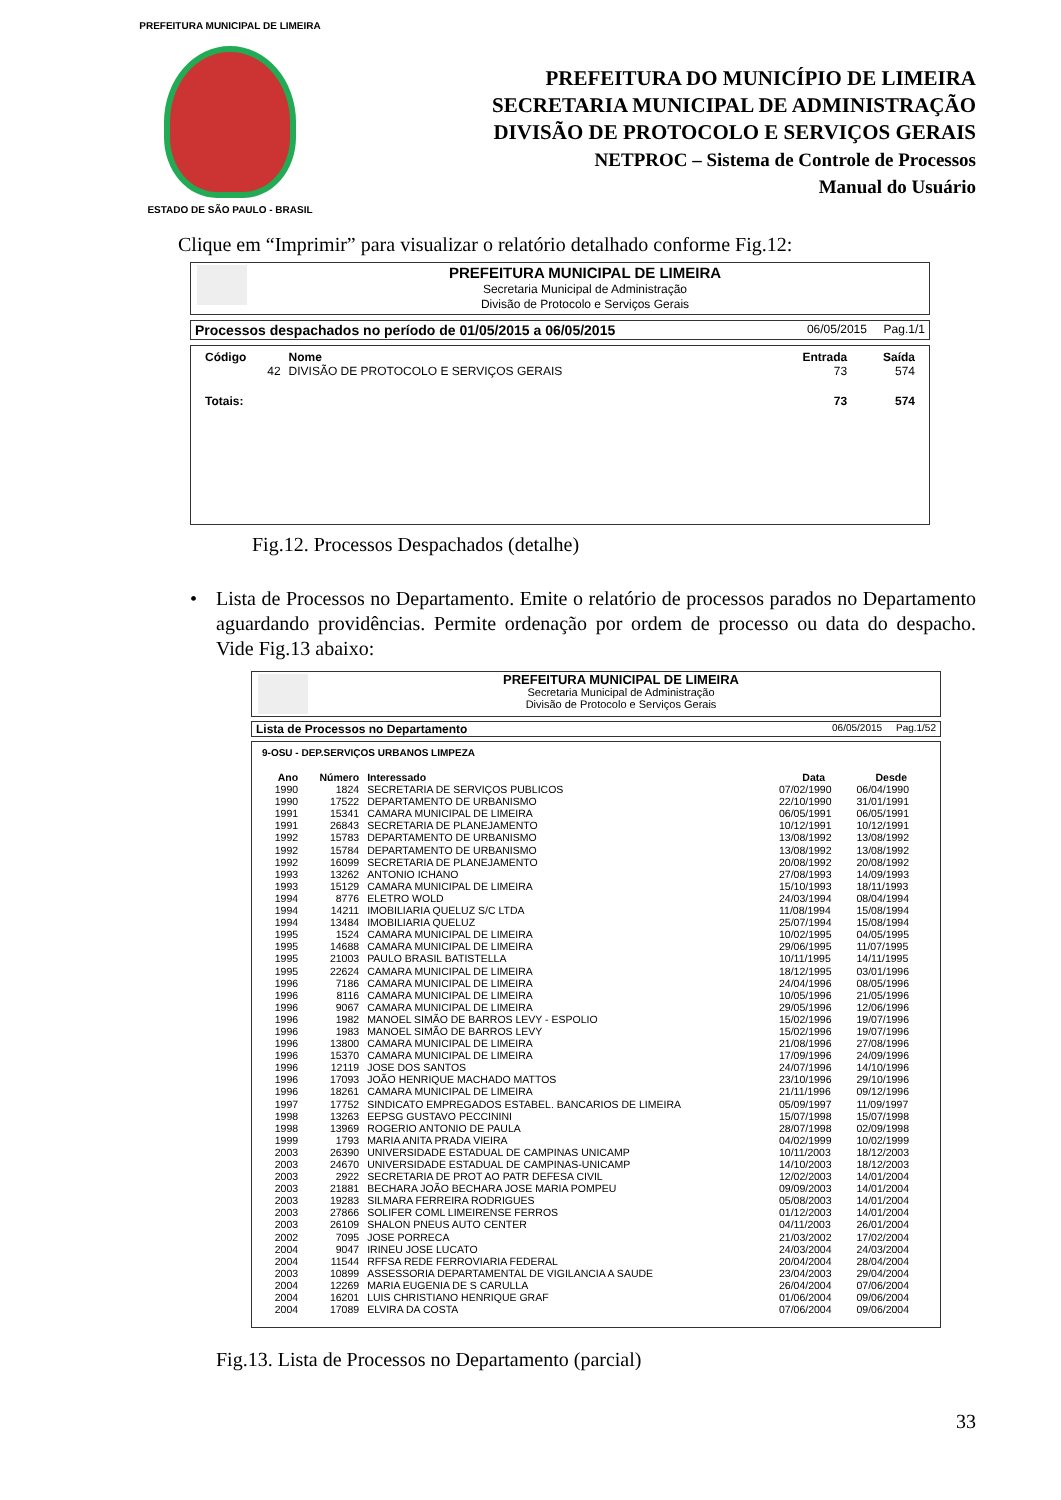PREFEITURA MUNICIPAL DE LIMEIRA
ESTADO DE SÃO PAULO - BRASIL
PREFEITURA DO MUNICÍPIO DE LIMEIRA
SECRETARIA MUNICIPAL DE ADMINISTRAÇÃO
DIVISÃO DE PROTOCOLO E SERVIÇOS GERAIS
NETPROC – Sistema de Controle de Processos
Manual do Usuário
Clique em “Imprimir” para visualizar o relatório detalhado conforme Fig.12:
PREFEITURA MUNICIPAL DE LIMEIRA
Secretaria Municipal de Administração
Divisão de Protocolo e Serviços Gerais
Processos despachados no período de 01/05/2015 a 06/05/2015 06/05/2015 Pag.1/1
| Código | Nome | Entrada | Saída |
| --- | --- | --- | --- |
| 42 | DIVISÃO DE PROTOCOLO E SERVIÇOS GERAIS | 73 | 574 |
| Totais: | | 73 | 574 |
Fig.12. Processos Despachados (detalhe)
• Lista de Processos no Departamento. Emite o relatório de processos parados no Departamento aguardando providências. Permite ordenação por ordem de processo ou data do despacho. Vide Fig.13 abaixo:
PREFEITURA MUNICIPAL DE LIMEIRA
Secretaria Municipal de Administração
Divisão de Protocolo e Serviços Gerais
Lista de Processos no Departamento 06/05/2015 Pag.1/52
9-OSU - DEP.SERVIÇOS URBANOS LIMPEZA
| Ano | Número | Interessado | Data | Desde |
| --- | --- | --- | --- | --- |
| 1990 | 1824 | SECRETARIA DE SERVIÇOS PUBLICOS | 07/02/1990 | 06/04/1990 |
| 1990 | 17522 | DEPARTAMENTO DE URBANISMO | 22/10/1990 | 31/01/1991 |
| 1991 | 15341 | CAMARA MUNICIPAL DE LIMEIRA | 06/05/1991 | 06/05/1991 |
| 1991 | 26843 | SECRETARIA DE PLANEJAMENTO | 10/12/1991 | 10/12/1991 |
| 1992 | 15783 | DEPARTAMENTO DE URBANISMO | 13/08/1992 | 13/08/1992 |
| 1992 | 15784 | DEPARTAMENTO DE URBANISMO | 13/08/1992 | 13/08/1992 |
| 1992 | 16099 | SECRETARIA DE PLANEJAMENTO | 20/08/1992 | 20/08/1992 |
| 1993 | 13262 | ANTONIO ICHANO | 27/08/1993 | 14/09/1993 |
| 1993 | 15129 | CAMARA MUNICIPAL DE LIMEIRA | 15/10/1993 | 18/11/1993 |
| 1994 | 8776 | ELETRO WOLD | 24/03/1994 | 08/04/1994 |
| 1994 | 14211 | IMOBILIARIA QUELUZ S/C LTDA | 11/08/1994 | 15/08/1994 |
| 1994 | 13484 | IMOBILIARIA QUELUZ | 25/07/1994 | 15/08/1994 |
| 1995 | 1524 | CAMARA MUNICIPAL DE LIMEIRA | 10/02/1995 | 04/05/1995 |
| 1995 | 14688 | CAMARA MUNICIPAL DE LIMEIRA | 29/06/1995 | 11/07/1995 |
| 1995 | 21003 | PAULO BRASIL BATISTELLA | 10/11/1995 | 14/11/1995 |
| 1995 | 22624 | CAMARA MUNICIPAL DE LIMEIRA | 18/12/1995 | 03/01/1996 |
| 1996 | 7186 | CAMARA MUNICIPAL DE LIMEIRA | 24/04/1996 | 08/05/1996 |
| 1996 | 8116 | CAMARA MUNICIPAL DE LIMEIRA | 10/05/1996 | 21/05/1996 |
| 1996 | 9067 | CAMARA MUNICIPAL DE LIMEIRA | 29/05/1996 | 12/06/1996 |
| 1996 | 1982 | MANOEL SIMÃO DE BARROS LEVY - ESPOLIO | 15/02/1996 | 19/07/1996 |
| 1996 | 1983 | MANOEL SIMÃO DE BARROS LEVY | 15/02/1996 | 19/07/1996 |
| 1996 | 13800 | CAMARA MUNICIPAL DE LIMEIRA | 21/08/1996 | 27/08/1996 |
| 1996 | 15370 | CAMARA MUNICIPAL DE LIMEIRA | 17/09/1996 | 24/09/1996 |
| 1996 | 12119 | JOSE DOS SANTOS | 24/07/1996 | 14/10/1996 |
| 1996 | 17093 | JOÃO HENRIQUE MACHADO MATTOS | 23/10/1996 | 29/10/1996 |
| 1996 | 18261 | CAMARA MUNICIPAL DE LIMEIRA | 21/11/1996 | 09/12/1996 |
| 1997 | 17752 | SINDICATO EMPREGADOS ESTABEL. BANCARIOS DE LIMEIRA | 05/09/1997 | 11/09/1997 |
| 1998 | 13263 | EEPSG GUSTAVO PECCININI | 15/07/1998 | 15/07/1998 |
| 1998 | 13969 | ROGERIO ANTONIO DE PAULA | 28/07/1998 | 02/09/1998 |
| 1999 | 1793 | MARIA ANITA PRADA VIEIRA | 04/02/1999 | 10/02/1999 |
| 2003 | 26390 | UNIVERSIDADE ESTADUAL DE CAMPINAS UNICAMP | 10/11/2003 | 18/12/2003 |
| 2003 | 24670 | UNIVERSIDADE ESTADUAL DE CAMPINAS-UNICAMP | 14/10/2003 | 18/12/2003 |
| 2003 | 2922 | SECRETARIA DE PROT AO PATR DEFESA CIVIL | 12/02/2003 | 14/01/2004 |
| 2003 | 21881 | BECHARA JOÃO BECHARA JOSE MARIA POMPEU | 09/09/2003 | 14/01/2004 |
| 2003 | 19283 | SILMARA FERREIRA RODRIGUES | 05/08/2003 | 14/01/2004 |
| 2003 | 27866 | SOLIFER COML LIMEIRENSE FERROS | 01/12/2003 | 14/01/2004 |
| 2003 | 26109 | SHALON PNEUS AUTO CENTER | 04/11/2003 | 26/01/2004 |
| 2002 | 7095 | JOSE PORRECA | 21/03/2002 | 17/02/2004 |
| 2004 | 9047 | IRINEU JOSE LUCATO | 24/03/2004 | 24/03/2004 |
| 2004 | 11544 | RFFSA REDE FERROVIARIA FEDERAL | 20/04/2004 | 28/04/2004 |
| 2003 | 10899 | ASSESSORIA DEPARTAMENTAL DE VIGILANCIA A SAUDE | 23/04/2003 | 29/04/2004 |
| 2004 | 12269 | MARIA EUGENIA DE S CARULLA | 26/04/2004 | 07/06/2004 |
| 2004 | 16201 | LUIS CHRISTIANO HENRIQUE GRAF | 01/06/2004 | 09/06/2004 |
| 2004 | 17089 | ELVIRA DA COSTA | 07/06/2004 | 09/06/2004 |
Fig.13. Lista de Processos no Departamento (parcial)
33